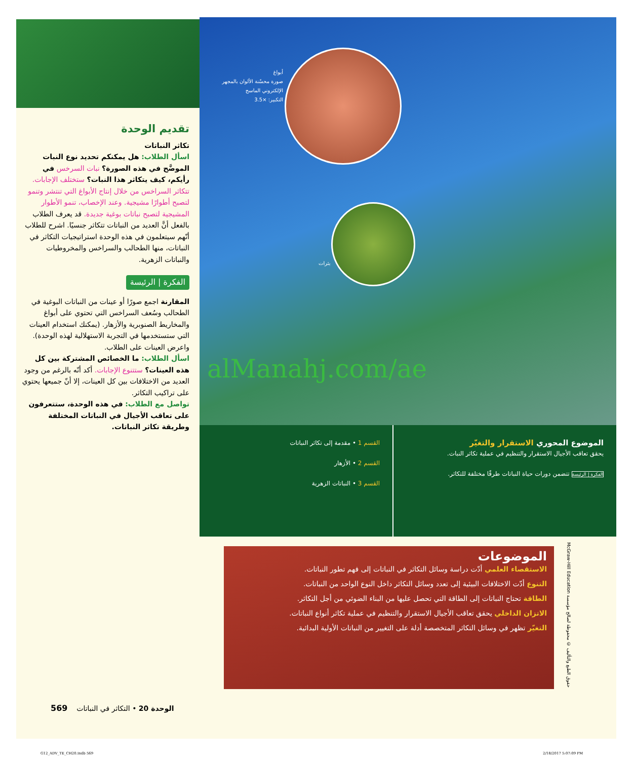تقديم الوحدة
تكاثر النباتات
اسأل الطلاب: هل يمكنكم تحديد نوع النبات الموضَّح في هذه الصورة؟ نبات السرخس في رأيكم، كيف يتكاثر هذا النبات؟ ستختلف الإجابات. تتكاثر السراخس من خلال إنتاج الأبواغ التي تنتشر وتنمو لتصبح أطوارًا مشيجية. وعند الإخصاب، تنمو الأطوار المشيجية لتصبح نباتات بوغية جديدة. قد يعرف الطلاب بالفعل أنَّ العديد من النباتات تتكاثر جنسيًا. اشرح للطلاب أنّهم سيتعلمون في هذه الوحدة استراتيجيات التكاثر في النباتات، منها الطحالب والسراخس والمخروطيات والنباتات الزهرية.
الفكرة | الرئيسة
المقارنة اجمع صورًا أو عينات من النباتات البوغية في الطحالب وسُعف السراخس التي تحتوي على أبواغ والمخاريط الصنوبرية والأزهار. (يمكنك استخدام العينات التي ستستخدمها في التجربة الاستهلالية لهذه الوحدة). واعرض العينات على الطلاب.
اسأل الطلاب: ما الخصائص المشتركة بين كل هذه العينات؟ ستتنوع الإجابات. أكد أنّه بالرغم من وجود العديد من الاختلافات بين كل العينات، إلا أنّ جميعها يحتوي على تراكيب التكاثر.
تواصل مع الطلاب: في هذه الوحدة، ستتعرفون على تعاقب الأجيال في النباتات المختلفة وطريقة تكاثر النباتات.
أبواغ
صورة محسّنة الألوان بالمجهر الإلكتروني الماسح
التكبير: ×3.5
بثرات
alManahj.com/ae
الموضوع المحوري الاستقرار والتغيّر
يحقق تعاقب الأجيال الاستقرار والتنظيم في عملية تكاثر النبات.
الفكرة | الرئيسة تتضمن دورات حياة النباتات طرقًا مختلفة للتكاثر.
القسم 1 • مقدمة إلى تكاثر النباتات
القسم 2 • الأزهار
القسم 3 • النباتات الزهرية
الموضوعات
الاستقصاء العلمي أدّت دراسة وسائل التكاثر في النباتات إلى فهم تطور النباتات.
التنوع أدّت الاختلافات البيئية إلى تعدد وسائل التكاثر داخل النوع الواحد من النباتات.
الطاقة تحتاج النباتات إلى الطاقة التي تحصل عليها من البناء الضوئي من أجل التكاثر.
الاتزان الداخلي يحقق تعاقب الأجيال الاستقرار والتنظيم في عملية تكاثر أنواع النباتات.
التغيّر تظهر في وسائل التكاثر المتخصصة أدلة على التغيير من النباتات الأولية البدائية.
McGraw-Hill Education حقوق الطبع والتأليف © محفوظة لصالح مؤسسة
الوحدة 20 • التكاثر في النباتات 569
G12_ADV_TE_CH20.indb 569 2/18/2017 5:07:09 PM